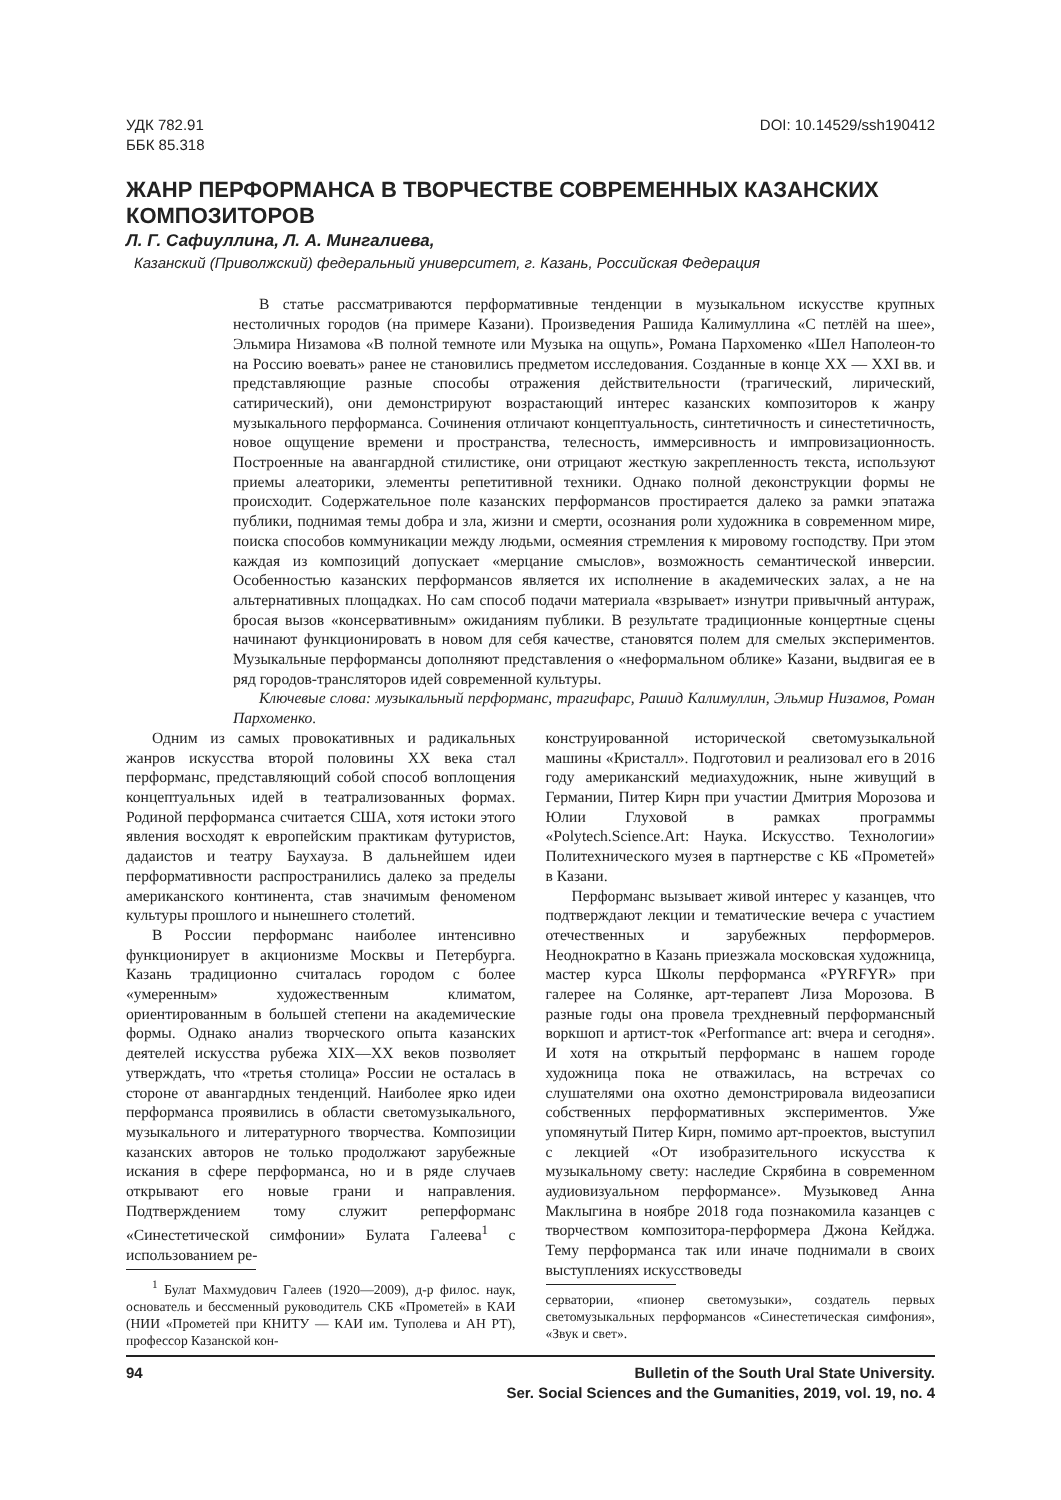УДК 782.91
ББК 85.318
DOI: 10.14529/ssh190412
ЖАНР ПЕРФОРМАНСА В ТВОРЧЕСТВЕ СОВРЕМЕННЫХ КАЗАНСКИХ КОМПОЗИТОРОВ
Л. Г. Сафиуллина, Л. А. Мингалиева,
Казанский (Приволжский) федеральный университет, г. Казань, Российская Федерация
В статье рассматриваются перформативные тенденции в музыкальном искусстве крупных нестоличных городов (на примере Казани). Произведения Рашида Калимуллина «С петлёй на шее», Эльмира Низамова «В полной темноте или Музыка на ощупь», Романа Пархоменко «Шел Наполеон-то на Россию воевать» ранее не становились предметом исследования. Созданные в конце XX — XXI вв. и представляющие разные способы отражения действительности (трагический, лирический, сатирический), они демонстрируют возрастающий интерес казанских композиторов к жанру музыкального перформанса. Сочинения отличают концептуальность, синтетичность и синестетичность, новое ощущение времени и пространства, телесность, иммерсивность и импровизационность. Построенные на авангардной стилистике, они отрицают жесткую закрепленность текста, используют приемы алеаторики, элементы репетитивной техники. Однако полной деконструкции формы не происходит. Содержательное поле казанских перформансов простирается далеко за рамки эпатажа публики, поднимая темы добра и зла, жизни и смерти, осознания роли художника в современном мире, поиска способов коммуникации между людьми, осмеяния стремления к мировому господству. При этом каждая из композиций допускает «мерцание смыслов», возможность семантической инверсии. Особенностью казанских перформансов является их исполнение в академических залах, а не на альтернативных площадках. Но сам способ подачи материала «взрывает» изнутри привычный антураж, бросая вызов «консервативным» ожиданиям публики. В результате традиционные концертные сцены начинают функционировать в новом для себя качестве, становятся полем для смелых экспериментов. Музыкальные перформансы дополняют представления о «неформальном облике» Казани, выдвигая ее в ряд городов-трансляторов идей современной культуры.
Ключевые слова: музыкальный перформанс, трагифарс, Рашид Калимуллин, Эльмир Низамов, Роман Пархоменко.
Одним из самых провокативных и радикальных жанров искусства второй половины XX века стал перформанс, представляющий собой способ воплощения концептуальных идей в театрализованных формах. Родиной перформанса считается США, хотя истоки этого явления восходят к европейским практикам футуристов, дадаистов и театру Баухауза. В дальнейшем идеи перформативности распространились далеко за пределы американского континента, став значимым феноменом культуры прошлого и нынешнего столетий.
В России перформанс наиболее интенсивно функционирует в акционизме Москвы и Петербурга. Казань традиционно считалась городом с более «умеренным» художественным климатом, ориентированным в большей степени на академические формы. Однако анализ творческого опыта казанских деятелей искусства рубежа XIX—XX веков позволяет утверждать, что «третья столица» России не осталась в стороне от авангардных тенденций. Наиболее ярко идеи перформанса проявились в области светомузыкального, музыкального и литературного творчества. Композиции казанских авторов не только продолжают зарубежные искания в сфере перформанса, но и в ряде случаев открывают его новые грани и направления. Подтверждением тому служит реперформанс «Синестетической симфонии» Булата Галеева<sup>1</sup> с использованием ре-
<sup>1</sup> Булат Махмудович Галеев (1920—2009), д-р филос. наук, основатель и бессменный руководитель СКБ «Прометей» в КАИ (НИИ «Прометей при КНИТУ — КАИ им. Туполева и АН РТ), профессор Казанской кон-
конструированной исторической светомузыкальной машины «Кристалл». Подготовил и реализовал его в 2016 году американский медиахудожник, ныне живущий в Германии, Питер Кирн при участии Дмитрия Морозова и Юлии Глуховой в рамках программы «Polytech.Science.Art: Наука. Искусство. Технологии» Политехнического музея в партнерстве с КБ «Прометей» в Казани.
Перформанс вызывает живой интерес у казанцев, что подтверждают лекции и тематические вечера с участием отечественных и зарубежных перформеров. Неоднократно в Казань приезжала московская художница, мастер курса Школы перформанса «PYRFYR» при галерее на Солянке, арт-терапевт Лиза Морозова. В разные годы она провела трехдневный перформансный воркшоп и артист-ток «Performance art: вчера и сегодня». И хотя на открытый перформанс в нашем городе художница пока не отважилась, на встречах со слушателями она охотно демонстрировала видеозаписи собственных перформативных экспериментов. Уже упомянутый Питер Кирн, помимо арт-проектов, выступил с лекцией «От изобразительного искусства к музыкальному свету: наследие Скрябина в современном аудиовизуальном перформансе». Музыковед Анна Маклыгина в ноябре 2018 года познакомила казанцев с творчеством композитора-перформера Джона Кейджа. Тему перформанса так или иначе поднимали в своих выступлениях искусствоведы
серватории, «пионер светомузыки», создатель первых светомузыкальных перформансов «Синестетическая симфония», «Звук и свет».
94 Bulletin of the South Ural State University.
Ser. Social Sciences and the Gumanities, 2019, vol. 19, no. 4